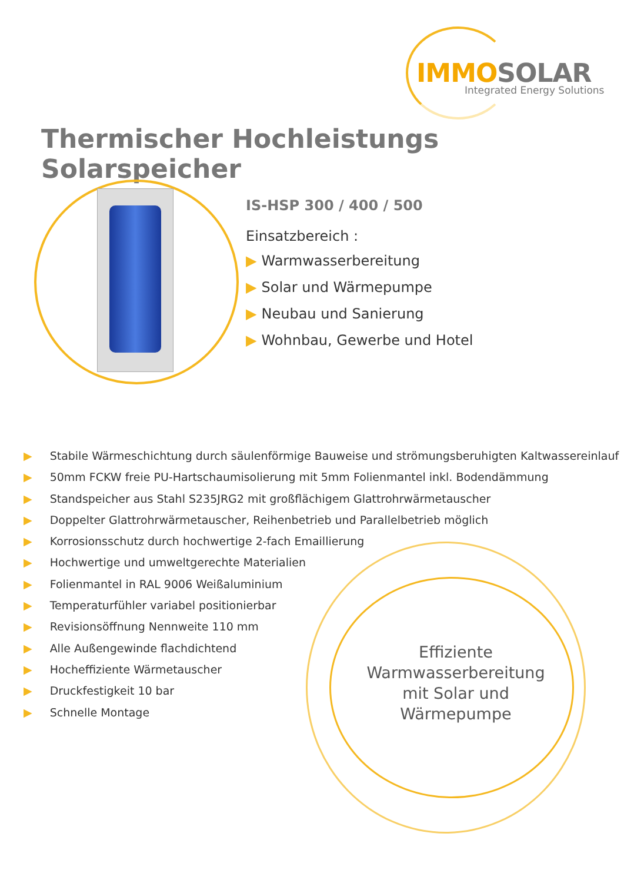IMMO SOLAR
Integrated Energy Solutions
Thermischer Hochleistungs Solarspeicher
IS-HSP 300 / 400 / 500
Einsatzbereich :
▶ Warmwasserbereitung
▶ Solar und Wärmepumpe
▶ Neubau und Sanierung
▶ Wohnbau, Gewerbe und Hotel
▶ Stabile Wärmeschichtung durch säulenförmige Bauweise und strömungsberuhigten Kaltwassereinlauf
▶ 50mm FCKW freie PU-Hartschaumisolierung mit 5mm Folienmantel inkl. Bodendämmung
▶ Standspeicher aus Stahl S235JRG2 mit großflächigem Glattrohrwärmetauscher
▶ Doppelter Glattrohrwärmetauscher, Reihenbetrieb und Parallelbetrieb möglich
▶ Korrosionsschutz durch hochwertige 2-fach Emaillierung
▶ Hochwertige und umweltgerechte Materialien
▶ Folienmantel in RAL 9006 Weißaluminium
▶ Temperaturfühler variabel positionierbar
▶ Revisionsöffnung Nennweite 110 mm
▶ Alle Außengewinde flachdichtend
▶ Hocheffiziente Wärmetauscher
▶ Druckfestigkeit 10 bar
▶ Schnelle Montage
Effiziente Warmwasserbereitung mit Solar und Wärmepumpe